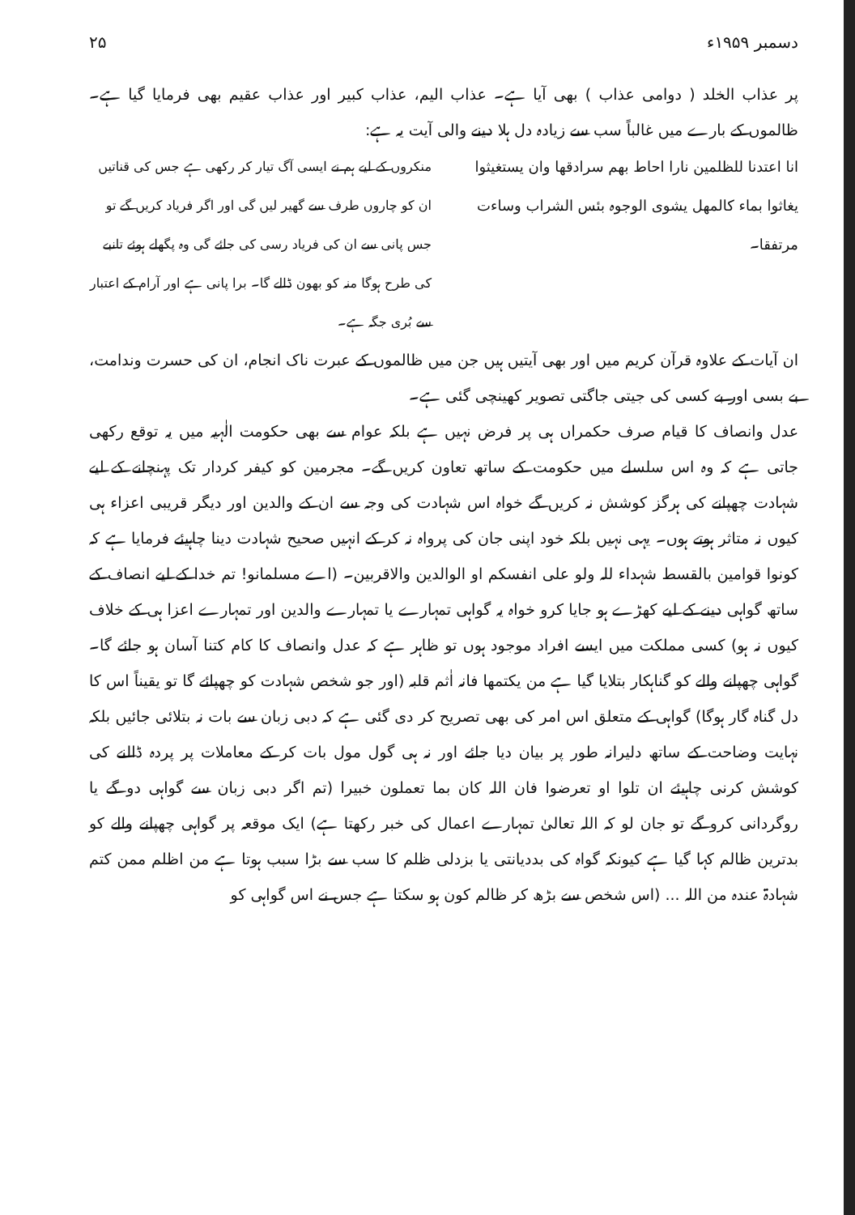دسمبر ۱۹۵۹ء ۲۵
پر عذاب الخلد ( دوامی عذاب ) بھی آیا ہے۔ عذاب الیم، عذاب کبیر اور عذاب عقیم بھی فرمایا گیا ہے۔ ظالموں کے بارے میں غالباً سب سے زیادہ دل ہلا دینے والی آیت یہ ہے:
انا اعتدنا للظلمین نارا احاط بھم سرادقھا وان یستغیثوا یغاثوا بماء کالمھل یشوی الوجوہ بئس الشراب وساءت مرتفقا۔
منکروں کے لیے ہم نے ایسی آگ تیار کر رکھی ہے جس کی قناتیں ان کو چاروں طرف سے گھیر لیں گی اور اگر فریاد کریں گے تو جس پانی سے ان کی فریاد رسی کی جائے گی وہ پگھلے ہوئے تانبے کی طرح ہوگا منہ کو بھون ڈالے گا۔ برا پانی ہے اور آرام کے اعتبار سے بُری جگہ ہے۔
ان آیات کے علاوہ قرآن کریم میں اور بھی آیتیں ہیں جن میں ظالموں کے عبرت ناک انجام، ان کی حسرت وندامت، بے بسی اور بے کسی کی جیتی جاگتی تصویر کھینچی گئی ہے۔
عدل وانصاف کا قیام صرف حکمراں ہی پر فرض نہیں ہے بلکہ عوام سے بھی حکومت الٰہیہ میں یہ توقع رکھی جاتی ہے کہ وہ اس سلسلے میں حکومت کے ساتھ تعاون کریں گے۔ مجرمین کو کیفر کردار تک پہنچانے کے لیے شہادت چھپانے کی ہرگز کوشش نہ کریں گے خواہ اس شہادت کی وجہ سے ان کے والدین اور دیگر قریبی اعزاء ہی کیوں نہ متاثر ہوتے ہوں۔ یہی نہیں بلکہ خود اپنی جان کی پرواہ نہ کر کے انہیں صحیح شہادت دینا چاہیئے فرمایا ہے کہ کونوا قوامین بالقسط شہداء للہ ولو علی انفسکم او الوالدین والاقربین۔ (اے مسلمانو! تم خدا کے لیے انصاف کے ساتھ گواہی دینے کے لیے کھڑے ہو جایا کرو خواہ یہ گواہی تمہارے یا تمہارے والدین اور تمہارے اعزا ہی کے خلاف کیوں نہ ہو) کسی مملکت میں ایسے افراد موجود ہوں تو ظاہر ہے کہ عدل وانصاف کا کام کتنا آسان ہو جائے گا۔ گواہی چھپانے والے کو گناہکار بتلایا گیا ہے من یکتمھا فانہ اٰثم قلبہ (اور جو شخص شہادت کو چھپائے گا تو یقیناً اس کا دل گناہ گار ہوگا) گواہی کے متعلق اس امر کی بھی تصریح کر دی گئی ہے کہ دبی زبان سے بات نہ بتلائی جائیں بلکہ نہایت وضاحت کے ساتھ دلیرانہ طور پر بیان دیا جائے اور نہ ہی گول مول بات کر کے معاملات پر پردہ ڈالنے کی کوشش کرنی چاہیئے ان تلوا او تعرضوا فان اللہ کان بما تعملون خبیرا (تم اگر دبی زبان سے گواہی دو گے یا روگردانی کرو گے تو جان لو کہ اللہ تعالیٰ تمہارے اعمال کی خبر رکھتا ہے) ایک موقعہ پر گواہی چھپانے والے کو بدترین ظالم کہا گیا ہے کیونکہ گواہ کی بددیانتی یا بزدلی ظلم کا سب سے بڑا سبب ہوتا ہے من اظلم ممن کتم شہادۃ عندہ من اللہ ... (اس شخص سے بڑھ کر ظالم کون ہو سکتا ہے جس نے اس گواہی کو